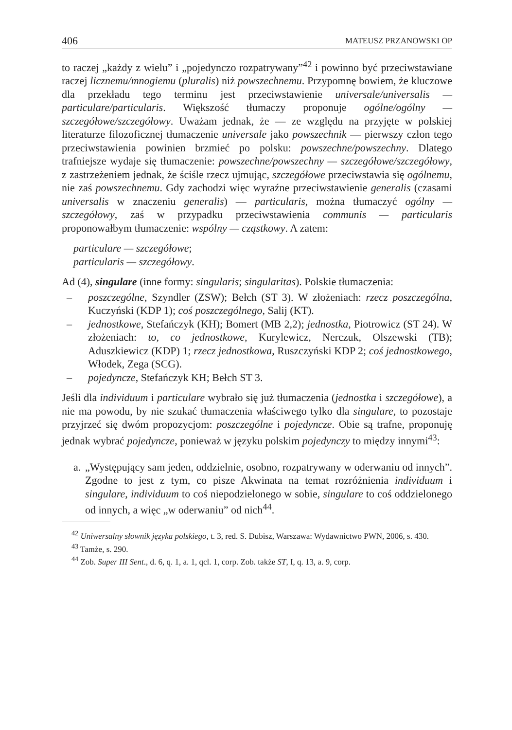406 MATEUSZ PRZANOWSKI OP
to raczej „każdy z wielu” i „pojedynczo rozpatrywany”<sup>42</sup> i powinno być przeciwstawiane raczej licznemu/mnogiemu (pluralis) niż powszechnemu. Przypomnę bowiem, że kluczowe dla przekładu tego terminu jest przeciwstawienie universale/universalis — particulare/particularis. Większość tłumaczy proponuje ogólne/ogólny — szczegółowe/szczegółowy. Uważam jednak, że — ze względu na przyjęte w polskiej literaturze filozoficznej tłumaczenie universale jako powszechnik — pierwszy człon tego przeciwstawienia powinien brzmieć po polsku: powszechne/powszechny. Dlatego trafniejsze wydaje się tłumaczenie: powszechne/powszechny — szczegółowe/szczegółowy, z zastrzeżeniem jednak, że ściśle rzecz ujmując, szczegółowe przeciwstawia się ogólnemu, nie zaś powszechnemu. Gdy zachodzi więc wyraźne przeciwstawienie generalis (czasami universalis w znaczeniu generalis) — particularis, można tłumaczyć ogólny — szczegółowy, zaś w przypadku przeciwstawienia communis — particularis proponowałbym tłumaczenie: wspólny — cząstkowy. A zatem:
particulare — szczegółowe;
particularis — szczegółowy.
Ad (4), singulare (inne formy: singularis; singularitas). Polskie tłumaczenia:
– poszczególne, Szyndler (ZSW); Bełch (ST 3). W złożeniach: rzecz poszczególna, Kuczyński (KDP 1); coś poszczególnego, Salij (KT).
– jednostkowe, Stefańczyk (KH); Bomert (MB 2,2); jednostka, Piotrowicz (ST 24). W złożeniach: to, co jednostkowe, Kurylewicz, Nerczuk, Olszewski (TB); Aduszkiewicz (KDP) 1; rzecz jednostkowa, Ruszczyński KDP 2; coś jednostkowego, Włodek, Zega (SCG).
– pojedyncze, Stefańczyk KH; Bełch ST 3.
Jeśli dla individuum i particulare wybrało się już tłumaczenia (jednostka i szczegółowe), a nie ma powodu, by nie szukać tłumaczenia właściwego tylko dla singulare, to pozostaje przyjrzeć się dwóm propozycjom: poszczególne i pojedyncze. Obie są trafne, proponuję jednak wybrać pojedyncze, ponieważ w języku polskim pojedynczy to między innymi<sup>43</sup>:
a. „Występujący sam jeden, oddzielnie, osobno, rozpatrywany w oderwaniu od innych”. Zgodne to jest z tym, co pisze Akwinata na temat rozróżnienia individuum i singulare, individuum to coś niepodzielonego w sobie, singulare to coś oddzielonego od innych, a więc „w oderwaniu” od nich<sup>44</sup>.
<sup>42</sup> Uniwersalny słownik języka polskiego, t. 3, red. S. Dubisz, Warszawa: Wydawnictwo PWN, 2006, s. 430.
<sup>43</sup> Tamże, s. 290.
<sup>44</sup> Zob. Super III Sent., d. 6, q. 1, a. 1, qcl. 1, corp. Zob. także ST, I, q. 13, a. 9, corp.